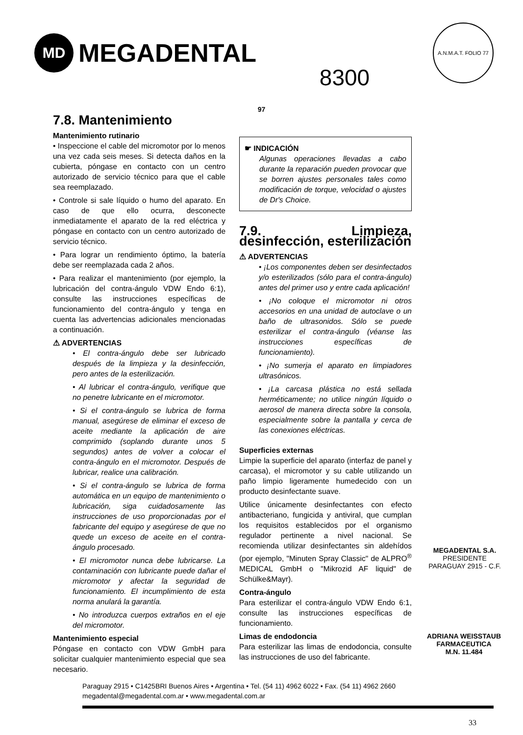MD MEGADENTAL
8300
A.N.M.A.T. FOLIO 77
97
7.8. Mantenimiento
Mantenimiento rutinario
• Inspeccione el cable del micromotor por lo menos una vez cada seis meses. Si detecta daños en la cubierta, póngase en contacto con un centro autorizado de servicio técnico para que el cable sea reemplazado.
• Controle si sale líquido o humo del aparato. En caso de que ello ocurra, desconecte inmediatamente el aparato de la red eléctrica y póngase en contacto con un centro autorizado de servicio técnico.
• Para lograr un rendimiento óptimo, la batería debe ser reemplazada cada 2 años.
• Para realizar el mantenimiento (por ejemplo, la lubricación del contra-ángulo VDW Endo 6:1), consulte las instrucciones específicas de funcionamiento del contra-ángulo y tenga en cuenta las advertencias adicionales mencionadas a continuación.
⚠ ADVERTENCIAS
• El contra-ángulo debe ser lubricado después de la limpieza y la desinfección, pero antes de la esterilización.
• Al lubricar el contra-ángulo, verifique que no penetre lubricante en el micromotor.
• Si el contra-ángulo se lubrica de forma manual, asegúrese de eliminar el exceso de aceite mediante la aplicación de aire comprimido (soplando durante unos 5 segundos) antes de volver a colocar el contra-ángulo en el micromotor. Después de lubricar, realice una calibración.
• Si el contra-ángulo se lubrica de forma automática en un equipo de mantenimiento o lubricación, siga cuidadosamente las instrucciones de uso proporcionadas por el fabricante del equipo y asegúrese de que no quede un exceso de aceite en el contra-ángulo procesado.
• El micromotor nunca debe lubricarse. La contaminación con lubricante puede dañar el micromotor y afectar la seguridad de funcionamiento. El incumplimiento de esta norma anulará la garantía.
• No introduzca cuerpos extraños en el eje del micromotor.
Mantenimiento especial
Póngase en contacto con VDW GmbH para solicitar cualquier mantenimiento especial que sea necesario.
☛ INDICACIÓN
Algunas operaciones llevadas a cabo durante la reparación pueden provocar que se borren ajustes personales tales como modificación de torque, velocidad o ajustes de Dr's Choice.
7.9. Limpieza, desinfección, esterilización
⚠ ADVERTENCIAS
• ¡Los componentes deben ser desinfectados y/o esterilizados (sólo para el contra-ángulo) antes del primer uso y entre cada aplicación!
• ¡No coloque el micromotor ni otros accesorios en una unidad de autoclave o un baño de ultrasonidos. Sólo se puede esterilizar el contra-ángulo (véanse las instrucciones específicas de funcionamiento).
• ¡No sumerja el aparato en limpiadores ultrasónicos.
• ¡La carcasa plástica no está sellada herméticamente; no utilice ningún líquido o aerosol de manera directa sobre la consola, especialmente sobre la pantalla y cerca de las conexiones eléctricas.
Superficies externas
Limpie la superficie del aparato (interfaz de panel y carcasa), el micromotor y su cable utilizando un paño limpio ligeramente humedecido con un producto desinfectante suave.
Utilice únicamente desinfectantes con efecto antibacteriano, fungicida y antiviral, que cumplan los requisitos establecidos por el organismo regulador pertinente a nivel nacional. Se recomienda utilizar desinfectantes sin aldehídos (por ejemplo, "Minuten Spray Classic" de ALPRO<sup>®</sup> MEDICAL GmbH o "Mikrozid AF liquid" de Schülke&Mayr).
Contra-ángulo
Para esterilizar el contra-ángulo VDW Endo 6:1, consulte las instrucciones específicas de funcionamiento.
Limas de endodoncia
Para esterilizar las limas de endodoncia, consulte las instrucciones de uso del fabricante.
MEGADENTAL S.A.
PRESIDENTE
PARAGUAY 2915 - C.F.
ADRIANA WEISSTAUB
FARMACEUTICA
M.N. 11.484
Paraguay 2915 • C1425BRI Buenos Aires • Argentina • Tel. (54 11) 4962 6022 • Fax. (54 11) 4962 2660
megadental@megadental.com.ar • www.megadental.com.ar
33